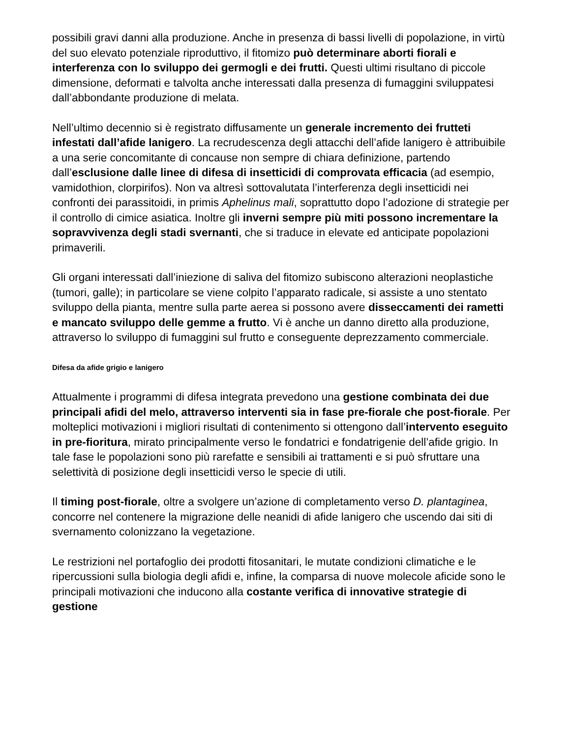possibili gravi danni alla produzione. Anche in presenza di bassi livelli di popolazione, in virtù del suo elevato potenziale riproduttivo, il fitomizo può determinare aborti fiorali e interferenza con lo sviluppo dei germogli e dei frutti. Questi ultimi risultano di piccole dimensione, deformati e talvolta anche interessati dalla presenza di fumaggini sviluppatesi dall’abbondante produzione di melata.
Nell’ultimo decennio si è registrato diffusamente un generale incremento dei frutteti infestati dall’afide lanigero. La recrudescenza degli attacchi dell’afide lanigero è attribuibile a una serie concomitante di concause non sempre di chiara definizione, partendo dall’esclusione dalle linee di difesa di insetticidi di comprovata efficacia (ad esempio, vamidothion, clorpirifos). Non va altresì sottovalutata l’interferenza degli insetticidi nei confronti dei parassitoidi, in primis Aphelinus mali, soprattutto dopo l’adozione di strategie per il controllo di cimice asiatica. Inoltre gli inverni sempre più miti possono incrementare la sopravvivenza degli stadi svernanti, che si traduce in elevate ed anticipate popolazioni primaverili.
Gli organi interessati dall’iniezione di saliva del fitomizo subiscono alterazioni neoplastiche (tumori, galle); in particolare se viene colpito l’apparato radicale, si assiste a uno stentato sviluppo della pianta, mentre sulla parte aerea si possono avere disseccamenti dei rametti e mancato sviluppo delle gemme a frutto. Vi è anche un danno diretto alla produzione, attraverso lo sviluppo di fumaggini sul frutto e conseguente deprezzamento commerciale.
Difesa da afide grigio e lanigero
Attualmente i programmi di difesa integrata prevedono una gestione combinata dei due principali afidi del melo, attraverso interventi sia in fase pre-fiorale che post-fiorale. Per molteplici motivazioni i migliori risultati di contenimento si ottengono dall’intervento eseguito in pre-fioritura, mirato principalmente verso le fondatrici e fondatrigenie dell’afide grigio. In tale fase le popolazioni sono più rarefatte e sensibili ai trattamenti e si può sfruttare una selettività di posizione degli insetticidi verso le specie di utili.
Il timing post-fiorale, oltre a svolgere un’azione di completamento verso D. plantaginea, concorre nel contenere la migrazione delle neanidi di afide lanigero che uscendo dai siti di svernamento colonizzano la vegetazione.
Le restrizioni nel portafoglio dei prodotti fitosanitari, le mutate condizioni climatiche e le ripercussioni sulla biologia degli afidi e, infine, la comparsa di nuove molecole aficide sono le principali motivazioni che inducono alla costante verifica di innovative strategie di gestione